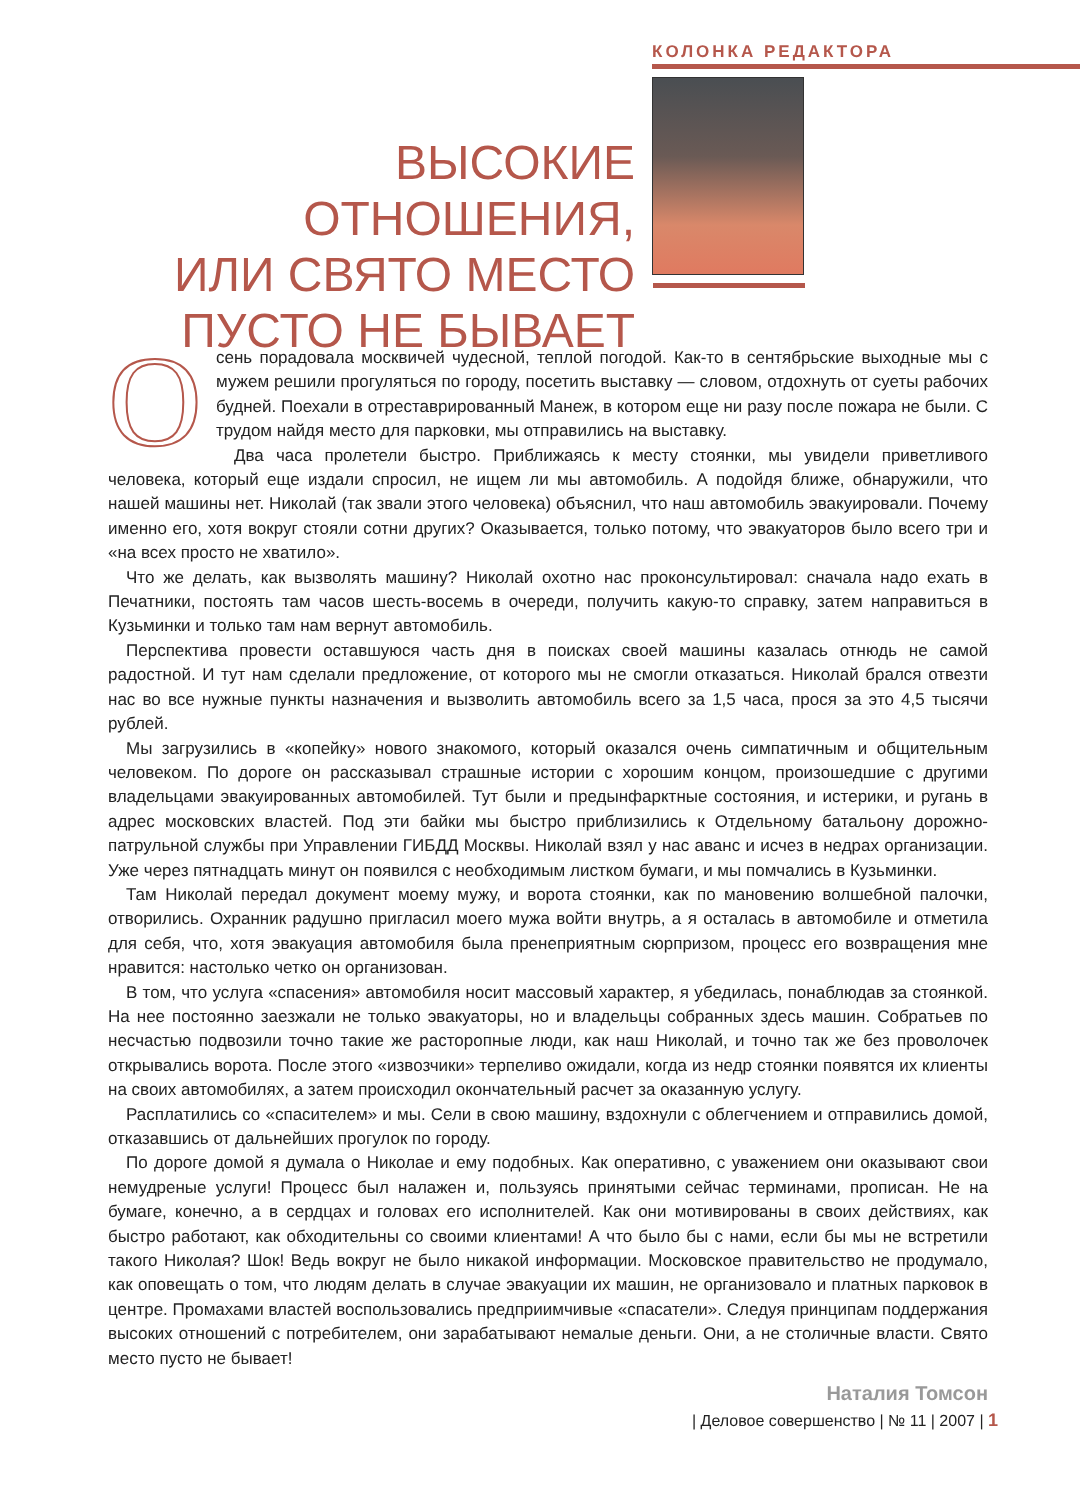КОЛОНКА РЕДАКТОРА
ВЫСОКИЕ ОТНОШЕНИЯ,
ИЛИ СВЯТО МЕСТО
ПУСТО НЕ БЫВАЕТ
Осень порадовала москвичей чудесной, теплой погодой. Как-то в сентябрьские выходные мы с мужем решили прогуляться по городу, посетить выставку — словом, отдохнуть от суеты рабочих будней. Поехали в отреставрированный Манеж, в котором еще ни разу после пожара не были. С трудом найдя место для парковки, мы отправились на выставку.
Два часа пролетели быстро. Приближаясь к месту стоянки, мы увидели приветливого человека, который еще издали спросил, не ищем ли мы автомобиль. А подойдя ближе, обнаружили, что нашей машины нет. Николай (так звали этого человека) объяснил, что наш автомобиль эвакуировали. Почему именно его, хотя вокруг стояли сотни других? Оказывается, только потому, что эвакуаторов было всего три и «на всех просто не хватило».
Что же делать, как вызволять машину? Николай охотно нас проконсультировал: сначала надо ехать в Печатники, постоять там часов шесть-восемь в очереди, получить какую-то справку, затем направиться в Кузьминки и только там нам вернут автомобиль.
Перспектива провести оставшуюся часть дня в поисках своей машины казалась отнюдь не самой радостной. И тут нам сделали предложение, от которого мы не смогли отказаться. Николай брался отвезти нас во все нужные пункты назначения и вызволить автомобиль всего за 1,5 часа, прося за это 4,5 тысячи рублей.
Мы загрузились в «копейку» нового знакомого, который оказался очень симпатичным и общительным человеком. По дороге он рассказывал страшные истории с хорошим концом, произошедшие с другими владельцами эвакуированных автомобилей. Тут были и предынфарктные состояния, и истерики, и ругань в адрес московских властей. Под эти байки мы быстро приблизились к Отдельному батальону дорожно-патрульной службы при Управлении ГИБДД Москвы. Николай взял у нас аванс и исчез в недрах организации. Уже через пятнадцать минут он появился с необходимым листком бумаги, и мы помчались в Кузьминки.
Там Николай передал документ моему мужу, и ворота стоянки, как по мановению волшебной палочки, отворились. Охранник радушно пригласил моего мужа войти внутрь, а я осталась в автомобиле и отметила для себя, что, хотя эвакуация автомобиля была пренеприятным сюрпризом, процесс его возвращения мне нравится: настолько четко он организован.
В том, что услуга «спасения» автомобиля носит массовый характер, я убедилась, понаблюдав за стоянкой. На нее постоянно заезжали не только эвакуаторы, но и владельцы собранных здесь машин. Собратьев по несчастью подвозили точно такие же расторопные люди, как наш Николай, и точно так же без проволочек открывались ворота. После этого «извозчики» терпеливо ожидали, когда из недр стоянки появятся их клиенты на своих автомобилях, а затем происходил окончательный расчет за оказанную услугу.
Расплатились со «спасителем» и мы. Сели в свою машину, вздохнули с облегчением и отправились домой, отказавшись от дальнейших прогулок по городу.
По дороге домой я думала о Николае и ему подобных. Как оперативно, с уважением они оказывают свои немудреные услуги! Процесс был налажен и, пользуясь принятыми сейчас терминами, прописан. Не на бумаге, конечно, а в сердцах и головах его исполнителей. Как они мотивированы в своих действиях, как быстро работают, как обходительны со своими клиентами! А что было бы с нами, если бы мы не встретили такого Николая? Шок! Ведь вокруг не было никакой информации. Московское правительство не продумало, как оповещать о том, что людям делать в случае эвакуации их машин, не организовало и платных парковок в центре. Промахами властей воспользовались предприимчивые «спасатели». Следуя принципам поддержания высоких отношений с потребителем, они зарабатывают немалые деньги. Они, а не столичные власти. Свято место пусто не бывает!
Наталия Томсон
| Деловое совершенство | № 11 | 2007 | 1